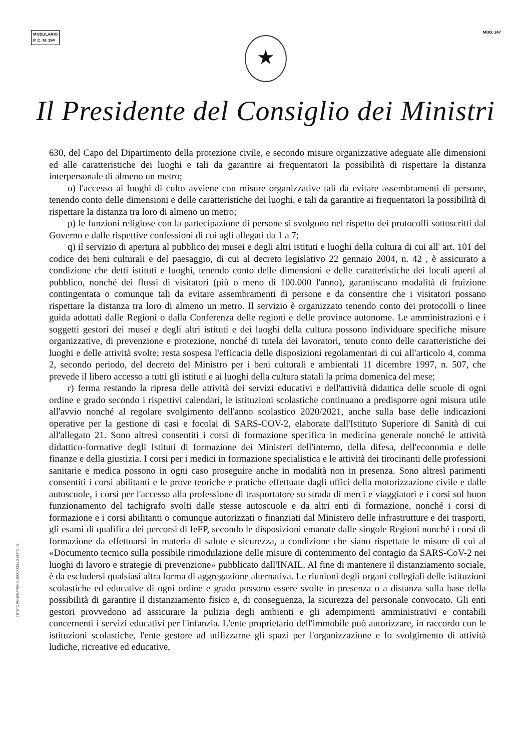MODULARIO
P. C. M. 194
MOD. 247
★
Il Presidente del Consiglio dei Ministri
630, del Capo del Dipartimento della protezione civile, e secondo misure organizzative adeguate alle dimensioni ed alle caratteristiche dei luoghi e tali da garantire ai frequentatori la possibilità di rispettare la distanza interpersonale di almeno un metro;
o) l'accesso ai luoghi di culto avviene con misure organizzative tali da evitare assembramenti di persone, tenendo conto delle dimensioni e delle caratteristiche dei luoghi, e tali da garantire ai frequentatori la possibilità di rispettare la distanza tra loro di almeno un metro;
p) le funzioni religiose con la partecipazione di persone si svolgono nel rispetto dei protocolli sottoscritti dal Governo e dalle rispettive confessioni di cui agli allegati da 1 a 7;
q) il servizio di apertura al pubblico dei musei e degli altri istituti e luoghi della cultura di cui all' art. 101 del codice dei beni culturali e del paesaggio, di cui al decreto legislativo 22 gennaio 2004, n. 42 , è assicurato a condizione che detti istituti e luoghi, tenendo conto delle dimensioni e delle caratteristiche dei locali aperti al pubblico, nonché dei flussi di visitatori (più o meno di 100.000 l'anno), garantiscano modalità di fruizione contingentata o comunque tali da evitare assembramenti di persone e da consentire che i visitatori possano rispettare la distanza tra loro di almeno un metro. Il servizio è organizzato tenendo conto dei protocolli o linee guida adottati dalle Regioni o dalla Conferenza delle regioni e delle province autonome. Le amministrazioni e i soggetti gestori dei musei e degli altri istituti e dei luoghi della cultura possono individuare specifiche misure organizzative, di prevenzione e protezione, nonché di tutela dei lavoratori, tenuto conto delle caratteristiche dei luoghi e delle attività svolte; resta sospesa l'efficacia delle disposizioni regolamentari di cui all'articolo 4, comma 2, secondo periodo, del decreto del Ministro per i beni culturali e ambientali 11 dicembre 1997, n. 507, che prevede il libero accesso a tutti gli istituti e ai luoghi della cultura statali la prima domenica del mese;
r) ferma restando la ripresa delle attività dei servizi educativi e dell'attività didattica delle scuole di ogni ordine e grado secondo i rispettivi calendari, le istituzioni scolastiche continuano a predisporre ogni misura utile all'avvio nonché al regolare svolgimento dell'anno scolastico 2020/2021, anche sulla base delle indicazioni operative per la gestione di casi e focolai di SARS-COV-2, elaborate dall'Istituto Superiore di Sanità di cui all'allegato 21. Sono altresì consentiti i corsi di formazione specifica in medicina generale nonché le attività didattico-formative degli Istituti di formazione dei Ministeri dell'interno, della difesa, dell'economia e delle finanze e della giustizia. I corsi per i medici in formazione specialistica e le attività dei tirocinanti delle professioni sanitarie e medica possono in ogni caso proseguire anche in modalità non in presenza. Sono altresì parimenti consentiti i corsi abilitanti e le prove teoriche e pratiche effettuate dagli uffici della motorizzazione civile e dalle autoscuole, i corsi per l'accesso alla professione di trasportatore su strada di merci e viaggiatori e i corsi sul buon funzionamento del tachigrafo svolti dalle stesse autoscuole e da altri enti di formazione, nonché i corsi di formazione e i corsi abilitanti o comunque autorizzati o finanziati dal Ministero delle infrastrutture e dei trasporti, gli esami di qualifica dei percorsi di IeFP, secondo le disposizioni emanate dalle singole Regioni nonché i corsi di formazione da effettuarsi in materia di salute e sicurezza, a condizione che siano rispettate le misure di cui al «Documento tecnico sulla possibile rimodulazione delle misure di contenimento del contagio da SARS-CoV-2 nei luoghi di lavoro e strategie di prevenzione» pubblicato dall'INAIL. Al fine di mantenere il distanziamento sociale, è da escludersi qualsiasi altra forma di aggregazione alternativa. Le riunioni degli organi collegiali delle istituzioni scolastiche ed educative di ogni ordine e grado possono essere svolte in presenza o a distanza sulla base della possibilità di garantire il distanziamento fisico e, di conseguenza, la sicurezza del personale convocato. Gli enti gestori provvedono ad assicurare la pulizia degli ambienti e gli adempimenti amministrativi e contabili concernenti i servizi educativi per l'infanzia. L'ente proprietario dell'immobile può autorizzare, in raccordo con le istituzioni scolastiche, l'ente gestore ad utilizzarne gli spazi per l'organizzazione e lo svolgimento di attività ludiche, ricreative ed educative,
ISTITUTO POLIGRAFICO E ZECCA DELLO STATO - S.